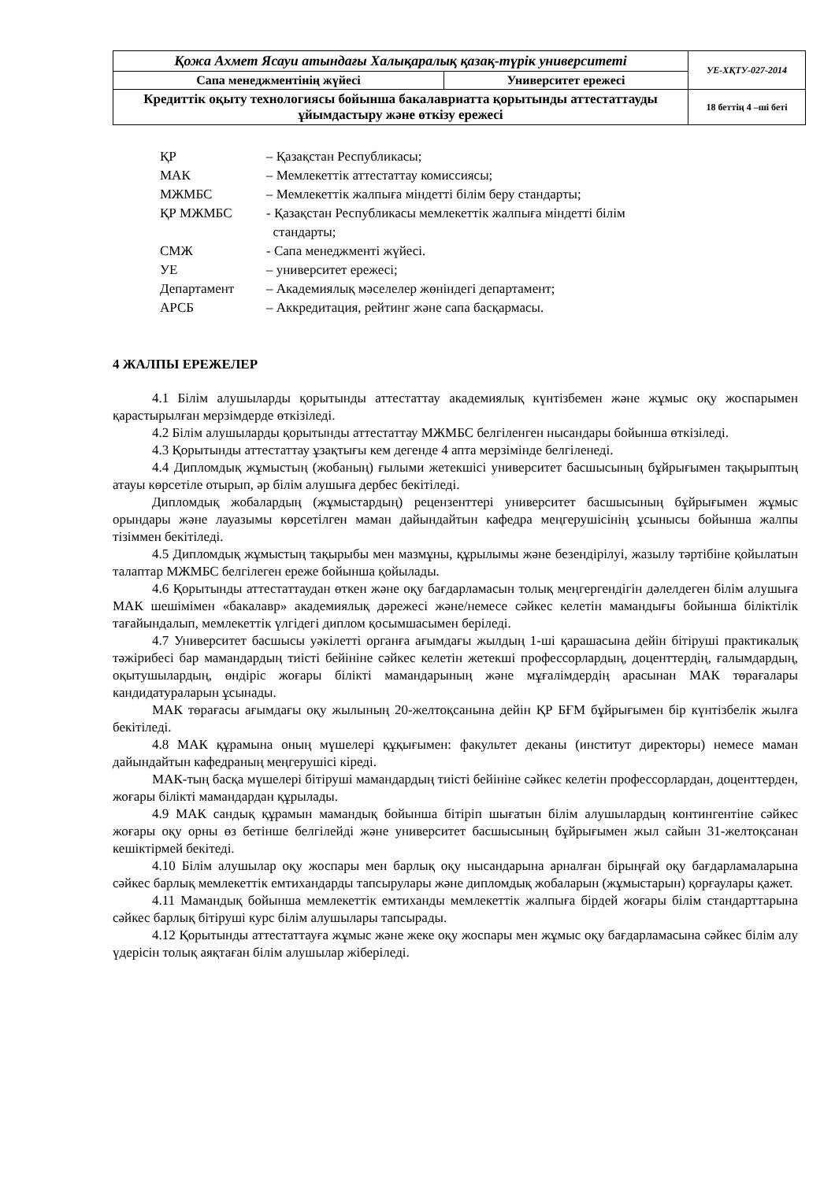| Қожа Ахмет Ясауи атындағы Халықаралық қазақ-түрік университеті | | УЕ-ХҚТУ-027-2014 |
| Сапа менеджментінің жүйесі | Университет ережесі | |
| Кредиттік оқыту технологиясы бойынша бакалавриатта қорытынды аттестаттауды ұйымдастыру және өткізу ережесі | | 18 беттің 4 –ші беті |
ҚР – Қазақстан Республикасы;
МАК – Мемлекеттік аттестаттау комиссиясы;
МЖМБС – Мемлекеттік жалпыға міндетті білім беру стандарты;
ҚР МЖМБС - Қазақстан Республикасы мемлекеттік жалпыға міндетті білім
стандарты;
СМЖ - Сапа менеджменті жүйесі.
УЕ – университет ережесі;
Департамент – Академиялық мәселелер жөніндегі департамент;
АРСБ – Аккредитация, рейтинг және сапа басқармасы.
4 ЖАЛПЫ ЕРЕЖЕЛЕР
4.1 Білім алушыларды қорытынды аттестаттау академиялық күнтізбемен және жұмыс оқу жоспарымен қарастырылған мерзімдерде өткізіледі.
4.2 Білім алушыларды қорытынды аттестаттау МЖМБС белгіленген нысандары бойынша өткізіледі.
4.3 Қорытынды аттестаттау ұзақтығы кем дегенде 4 апта мерзімінде белгіленеді.
4.4 Дипломдық жұмыстың (жобаның) ғылыми жетекшісі университет басшысының бұйрығымен тақырыптың атауы көрсетіле отырып, әр білім алушыға дербес бекітіледі.
Дипломдық жобалардың (жұмыстардың) рецензенттері университет басшысының бұйрығымен жұмыс орындары және лауазымы көрсетілген маман дайындайтын кафедра меңгерушісінің ұсынысы бойынша жалпы тізіммен бекітіледі.
4.5 Дипломдық жұмыстың тақырыбы мен мазмұны, құрылымы және безендірілуі, жазылу тәртібіне қойылатын талаптар МЖМБС белгілеген ереже бойынша қойылады.
4.6 Қорытынды аттестаттаудан өткен және оқу бағдарламасын толық меңгергендігін дәлелдеген білім алушыға МАК шешімімен «бакалавр» академиялық дәрежесі және/немесе сәйкес келетін мамандығы бойынша біліктілік тағайындалып, мемлекеттік үлгідегі диплом қосымшасымен беріледі.
4.7 Университет басшысы уәкілетті органға ағымдағы жылдың 1-ші қарашасына дейін бітіруші практикалық тәжірибесі бар мамандардың тиісті бейініне сәйкес келетін жетекші профессорлардың, доценттердің, ғалымдардың, оқытушылардың, өндіріс жоғары білікті мамандарының және мұғалімдердің арасынан МАК төрағалары кандидатураларын ұсынады.
МАК төрағасы ағымдағы оқу жылының 20-желтоқсанына дейін ҚР БҒМ бұйрығымен бір күнтізбелік жылға бекітіледі.
4.8 МАК құрамына оның мүшелері құқығымен: факультет деканы (институт директоры) немесе маман дайындайтын кафедраның меңгерушісі кіреді.
МАК-тың басқа мүшелері бітіруші мамандардың тиісті бейініне сәйкес келетін профессорлардан, доценттерден, жоғары білікті мамандардан құрылады.
4.9 МАК сандық құрамын мамандық бойынша бітіріп шығатын білім алушылардың контингентіне сәйкес жоғары оқу орны өз бетінше белгілейді және университет басшысының бұйрығымен жыл сайын 31-желтоқсанан кешіктірмей бекітеді.
4.10 Білім алушылар оқу жоспары мен барлық оқу нысандарына арналған бірыңғай оқу бағдарламаларына сәйкес барлық мемлекеттік емтихандарды тапсырулары және дипломдық жобаларын (жұмыстарын) қорғаулары қажет.
4.11 Мамандық бойынша мемлекеттік емтиханды мемлекеттік жалпыға бірдей жоғары білім стандарттарына сәйкес барлық бітіруші курс білім алушылары тапсырады.
4.12 Қорытынды аттестаттауға жұмыс және жеке оқу жоспары мен жұмыс оқу бағдарламасына сәйкес білім алу үдерісін толық аяқтаған білім алушылар жіберіледі.